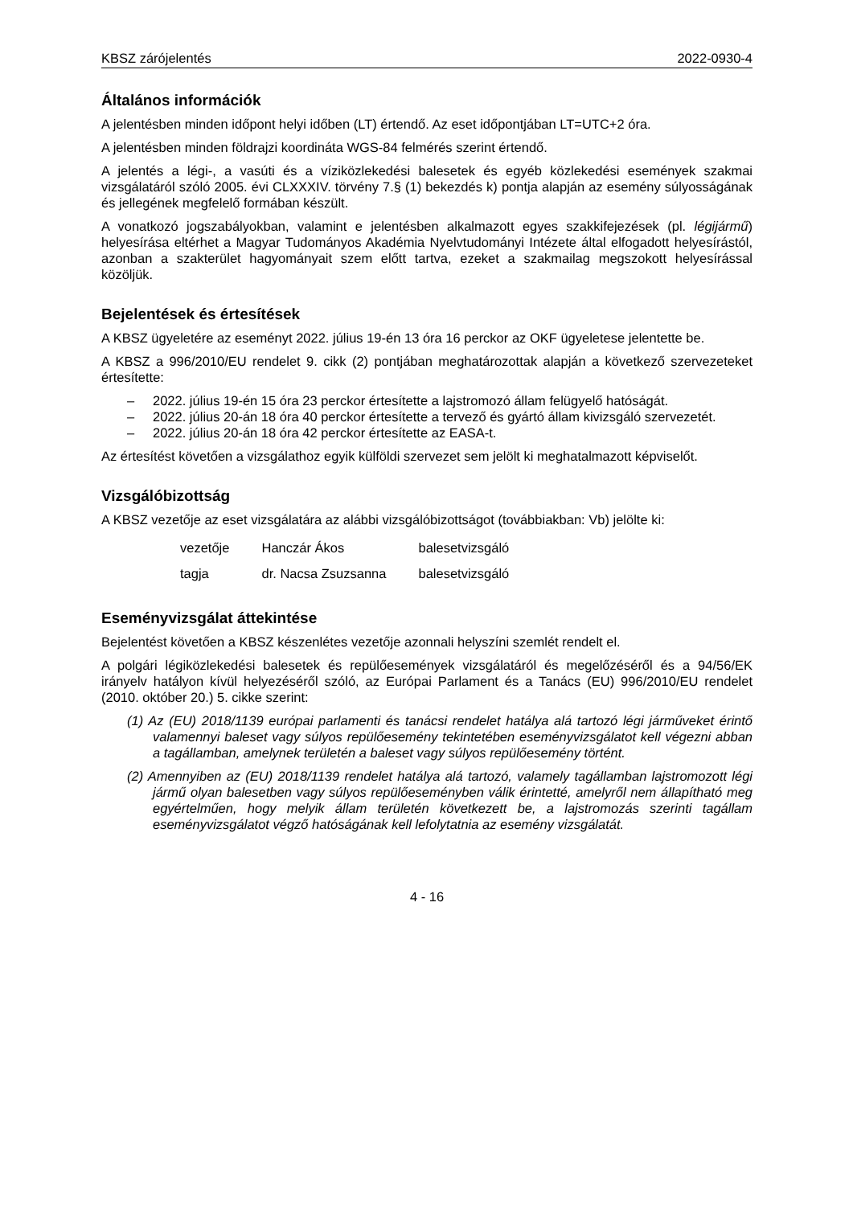KBSZ zárójelentés 2022-0930-4
Általános információk
A jelentésben minden időpont helyi időben (LT) értendő. Az eset időpontjában LT=UTC+2 óra.
A jelentésben minden földrajzi koordináta WGS-84 felmérés szerint értendő.
A jelentés a légi-, a vasúti és a víziközlekedési balesetek és egyéb közlekedési események szakmai vizsgálatáról szóló 2005. évi CLXXXIV. törvény 7.§ (1) bekezdés k) pontja alapján az esemény súlyosságának és jellegének megfelelő formában készült.
A vonatkozó jogszabályokban, valamint e jelentésben alkalmazott egyes szakkifejezések (pl. légijármű) helyesírása eltérhet a Magyar Tudományos Akadémia Nyelvtudományi Intézete által elfogadott helyesírástól, azonban a szakterület hagyományait szem előtt tartva, ezeket a szakmailag megszokott helyesírással közöljük.
Bejelentések és értesítések
A KBSZ ügyeletére az eseményt 2022. július 19-én 13 óra 16 perckor az OKF ügyeletese jelentette be.
A KBSZ a 996/2010/EU rendelet 9. cikk (2) pontjában meghatározottak alapján a következő szervezeteket értesítette:
– 2022. július 19-én 15 óra 23 perckor értesítette a lajstromozó állam felügyelő hatóságát.
– 2022. július 20-án 18 óra 40 perckor értesítette a tervező és gyártó állam kivizsgáló szervezetét.
– 2022. július 20-án 18 óra 42 perckor értesítette az EASA-t.
Az értesítést követően a vizsgálathoz egyik külföldi szervezet sem jelölt ki meghatalmazott képviselőt.
Vizsgálóbizottság
A KBSZ vezetője az eset vizsgálatára az alábbi vizsgálóbizottságot (továbbiakban: Vb) jelölte ki:
| vezetője | Hanczár Ákos | balesetvizsgáló |
| tagja | dr. Nacsa Zsuzsanna | balesetvizsgáló |
Eseményvizsgálat áttekintése
Bejelentést követően a KBSZ készenlétes vezetője azonnali helyszíni szemlét rendelt el.
A polgári légiközlekedési balesetek és repülőesemények vizsgálatáról és megelőzéséről és a 94/56/EK irányelv hatályon kívül helyezéséről szóló, az Európai Parlament és a Tanács (EU) 996/2010/EU rendelet (2010. október 20.) 5. cikke szerint:
(1) Az (EU) 2018/1139 európai parlamenti és tanácsi rendelet hatálya alá tartozó légi járműveket érintő valamennyi baleset vagy súlyos repülőesemény tekintetében eseményvizsgálatot kell végezni abban a tagállamban, amelynek területén a baleset vagy súlyos repülőesemény történt.
(2) Amennyiben az (EU) 2018/1139 rendelet hatálya alá tartozó, valamely tagállamban lajstromozott légi jármű olyan balesetben vagy súlyos repülőeseményben válik érintetté, amelyről nem állapítható meg egyértelműen, hogy melyik állam területén következett be, a lajstromozás szerinti tagállam eseményvizsgálatot végző hatóságának kell lefolytatnia az esemény vizsgálatát.
4 - 16